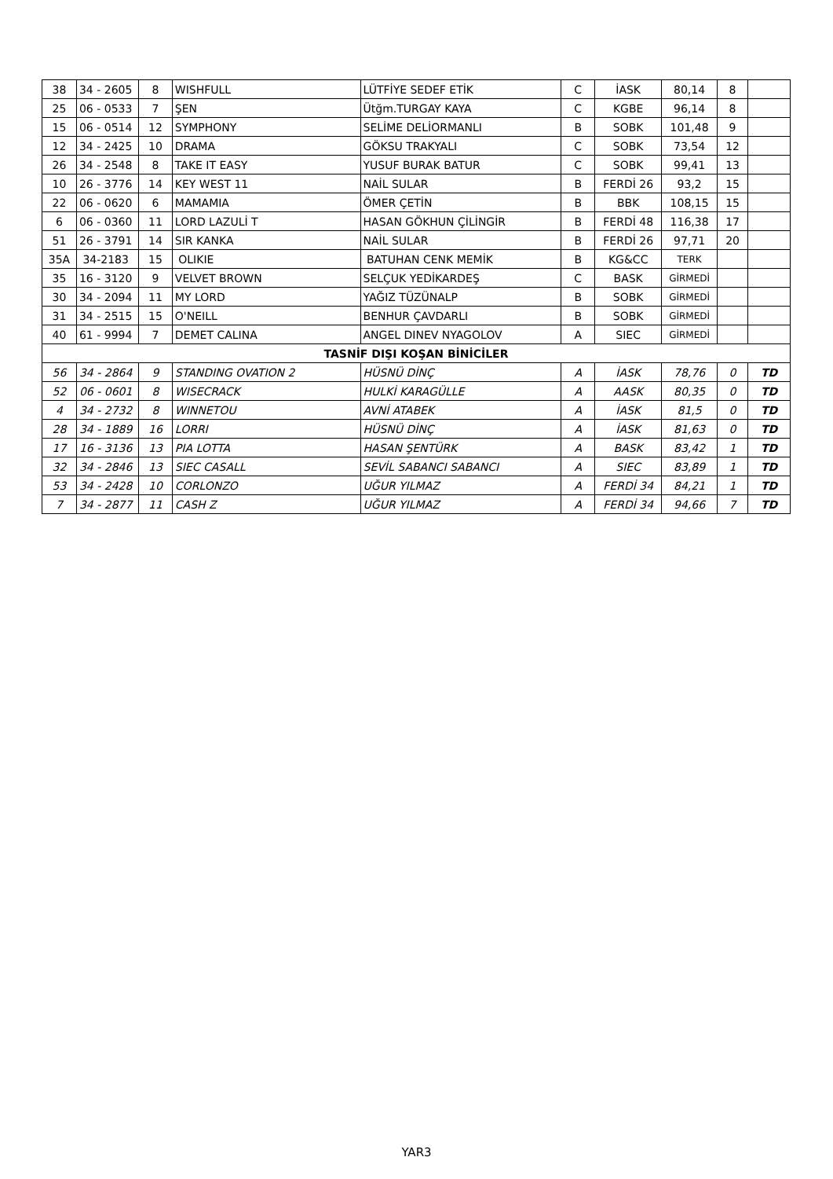| 38 | 34 - 2605 | 8 | WISHFULL | LÜTFİYE SEDEF ETİK | C | İASK | 80,14 | 8 | |
| 25 | 06 - 0533 | 7 | ŞEN | Ütğm.TURGAY KAYA | C | KGBE | 96,14 | 8 | |
| 15 | 06 - 0514 | 12 | SYMPHONY | SELİME DELİORMANLI | B | SOBK | 101,48 | 9 | |
| 12 | 34 - 2425 | 10 | DRAMA | GÖKSU TRAKYALI | C | SOBK | 73,54 | 12 | |
| 26 | 34 - 2548 | 8 | TAKE IT EASY | YUSUF BURAK BATUR | C | SOBK | 99,41 | 13 | |
| 10 | 26 - 3776 | 14 | KEY WEST 11 | NAİL SULAR | B | FERDİ 26 | 93,2 | 15 | |
| 22 | 06 - 0620 | 6 | MAMAMIA | ÖMER ÇETİN | B | BBK | 108,15 | 15 | |
| 6 | 06 - 0360 | 11 | LORD LAZULİ T | HASAN GÖKHUN ÇİLİNGİR | B | FERDİ 48 | 116,38 | 17 | |
| 51 | 26 - 3791 | 14 | SIR KANKA | NAİL SULAR | B | FERDİ 26 | 97,71 | 20 | |
| 35A | 34-2183 | 15 | OLIKIE | BATUHAN CENK MEMİK | B | KG&CC | TERK | | |
| 35 | 16 - 3120 | 9 | VELVET BROWN | SELÇUK YEDİKARDEŞ | C | BASK | GİRMEDİ | | |
| 30 | 34 - 2094 | 11 | MY LORD | YAĞIZ TÜZÜNALP | B | SOBK | GİRMEDİ | | |
| 31 | 34 - 2515 | 15 | O'NEILL | BENHUR ÇAVDARLI | B | SOBK | GİRMEDİ | | |
| 40 | 61 - 9994 | 7 | DEMET CALINA | ANGEL DINEV NYAGOLOV | A | SIEC | GİRMEDİ | | |
| TASNİF DIŞI KOŞAN BİNİCİLER | | | | | | | | | |
| 56 | 34 - 2864 | 9 | STANDING OVATION 2 | HÜSNÜ DİNÇ | A | İASK | 78,76 | 0 | TD |
| 52 | 06 - 0601 | 8 | WISECRACK | HULKİ KARAGÜLLE | A | AASK | 80,35 | 0 | TD |
| 4 | 34 - 2732 | 8 | WINNETOU | AVNİ ATABEK | A | İASK | 81,5 | 0 | TD |
| 28 | 34 - 1889 | 16 | LORRI | HÜSNÜ DİNÇ | A | İASK | 81,63 | 0 | TD |
| 17 | 16 - 3136 | 13 | PIA LOTTA | HASAN ŞENTÜRK | A | BASK | 83,42 | 1 | TD |
| 32 | 34 - 2846 | 13 | SIEC CASALL | SEVİL SABANCI SABANCI | A | SIEC | 83,89 | 1 | TD |
| 53 | 34 - 2428 | 10 | CORLONZO | UĞUR YILMAZ | A | FERDİ 34 | 84,21 | 1 | TD |
| 7 | 34 - 2877 | 11 | CASH Z | UĞUR YILMAZ | A | FERDİ 34 | 94,66 | 7 | TD |
YAR3